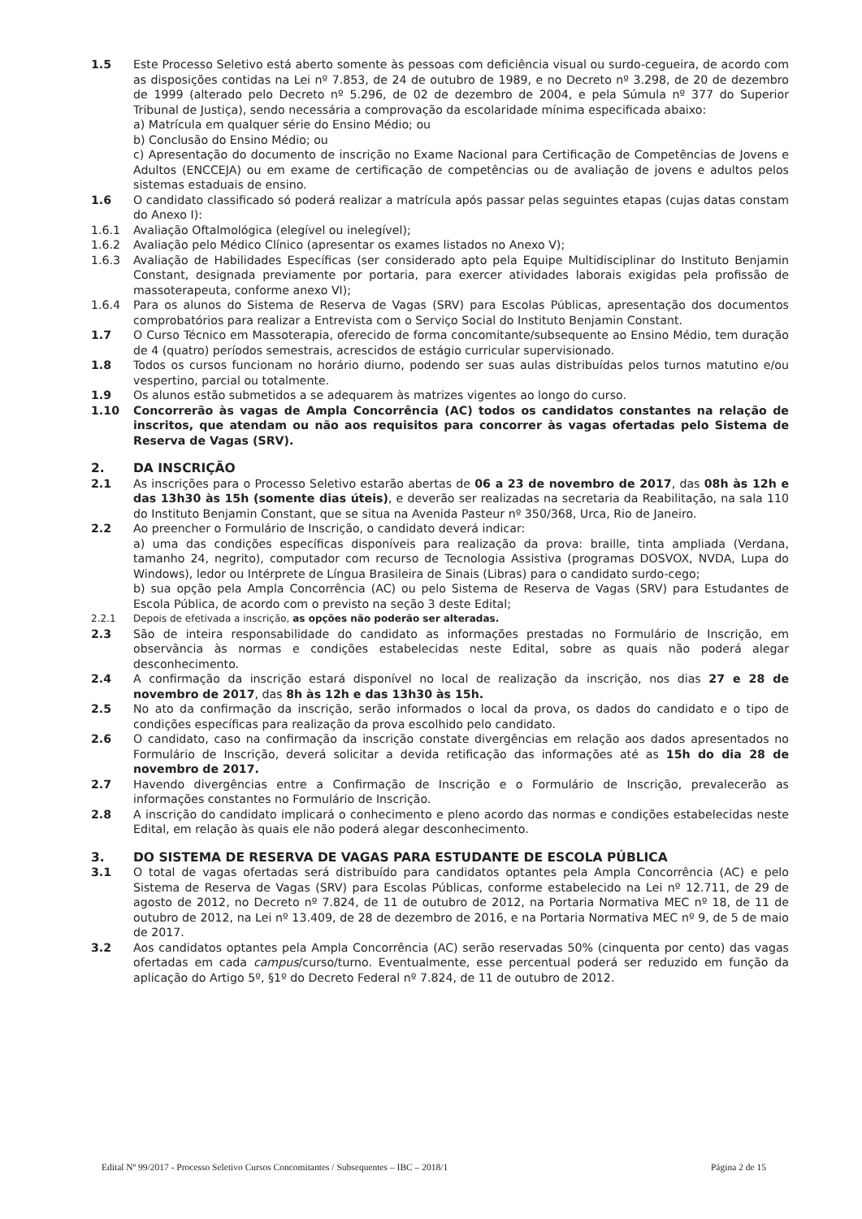1.5 Este Processo Seletivo está aberto somente às pessoas com deficiência visual ou surdo-cegueira, de acordo com as disposições contidas na Lei nº 7.853, de 24 de outubro de 1989, e no Decreto nº 3.298, de 20 de dezembro de 1999 (alterado pelo Decreto nº 5.296, de 02 de dezembro de 2004, e pela Súmula nº 377 do Superior Tribunal de Justiça), sendo necessária a comprovação da escolaridade mínima especificada abaixo:
a) Matrícula em qualquer série do Ensino Médio; ou
b) Conclusão do Ensino Médio; ou
c) Apresentação do documento de inscrição no Exame Nacional para Certificação de Competências de Jovens e Adultos (ENCCEJA) ou em exame de certificação de competências ou de avaliação de jovens e adultos pelos sistemas estaduais de ensino.
1.6 O candidato classificado só poderá realizar a matrícula após passar pelas seguintes etapas (cujas datas constam do Anexo I):
1.6.1 Avaliação Oftalmológica (elegível ou inelegível);
1.6.2 Avaliação pelo Médico Clínico (apresentar os exames listados no Anexo V);
1.6.3 Avaliação de Habilidades Específicas (ser considerado apto pela Equipe Multidisciplinar do Instituto Benjamin Constant, designada previamente por portaria, para exercer atividades laborais exigidas pela profissão de massoterapeuta, conforme anexo VI);
1.6.4 Para os alunos do Sistema de Reserva de Vagas (SRV) para Escolas Públicas, apresentação dos documentos comprobatórios para realizar a Entrevista com o Serviço Social do Instituto Benjamin Constant.
1.7 O Curso Técnico em Massoterapia, oferecido de forma concomitante/subsequente ao Ensino Médio, tem duração de 4 (quatro) períodos semestrais, acrescidos de estágio curricular supervisionado.
1.8 Todos os cursos funcionam no horário diurno, podendo ser suas aulas distribuídas pelos turnos matutino e/ou vespertino, parcial ou totalmente.
1.9 Os alunos estão submetidos a se adequarem às matrizes vigentes ao longo do curso.
1.10 Concorrerão às vagas de Ampla Concorrência (AC) todos os candidatos constantes na relação de inscritos, que atendam ou não aos requisitos para concorrer às vagas ofertadas pelo Sistema de Reserva de Vagas (SRV).
2. DA INSCRIÇÃO
2.1 As inscrições para o Processo Seletivo estarão abertas de 06 a 23 de novembro de 2017, das 08h às 12h e das 13h30 às 15h (somente dias úteis), e deverão ser realizadas na secretaria da Reabilitação, na sala 110 do Instituto Benjamin Constant, que se situa na Avenida Pasteur nº 350/368, Urca, Rio de Janeiro.
2.2 Ao preencher o Formulário de Inscrição, o candidato deverá indicar:
a) uma das condições específicas disponíveis para realização da prova: braille, tinta ampliada (Verdana, tamanho 24, negrito), computador com recurso de Tecnologia Assistiva (programas DOSVOX, NVDA, Lupa do Windows), ledor ou Intérprete de Língua Brasileira de Sinais (Libras) para o candidato surdo-cego;
b) sua opção pela Ampla Concorrência (AC) ou pelo Sistema de Reserva de Vagas (SRV) para Estudantes de Escola Pública, de acordo com o previsto na seção 3 deste Edital;
2.2.1 Depois de efetivada a inscrição, as opções não poderão ser alteradas.
2.3 São de inteira responsabilidade do candidato as informações prestadas no Formulário de Inscrição, em observância às normas e condições estabelecidas neste Edital, sobre as quais não poderá alegar desconhecimento.
2.4 A confirmação da inscrição estará disponível no local de realização da inscrição, nos dias 27 e 28 de novembro de 2017, das 8h às 12h e das 13h30 às 15h.
2.5 No ato da confirmação da inscrição, serão informados o local da prova, os dados do candidato e o tipo de condições específicas para realização da prova escolhido pelo candidato.
2.6 O candidato, caso na confirmação da inscrição constate divergências em relação aos dados apresentados no Formulário de Inscrição, deverá solicitar a devida retificação das informações até as 15h do dia 28 de novembro de 2017.
2.7 Havendo divergências entre a Confirmação de Inscrição e o Formulário de Inscrição, prevalecerão as informações constantes no Formulário de Inscrição.
2.8 A inscrição do candidato implicará o conhecimento e pleno acordo das normas e condições estabelecidas neste Edital, em relação às quais ele não poderá alegar desconhecimento.
3. DO SISTEMA DE RESERVA DE VAGAS PARA ESTUDANTE DE ESCOLA PÚBLICA
3.1 O total de vagas ofertadas será distribuído para candidatos optantes pela Ampla Concorrência (AC) e pelo Sistema de Reserva de Vagas (SRV) para Escolas Públicas, conforme estabelecido na Lei nº 12.711, de 29 de agosto de 2012, no Decreto nº 7.824, de 11 de outubro de 2012, na Portaria Normativa MEC nº 18, de 11 de outubro de 2012, na Lei nº 13.409, de 28 de dezembro de 2016, e na Portaria Normativa MEC nº 9, de 5 de maio de 2017.
3.2 Aos candidatos optantes pela Ampla Concorrência (AC) serão reservadas 50% (cinquenta por cento) das vagas ofertadas em cada campus/curso/turno. Eventualmente, esse percentual poderá ser reduzido em função da aplicação do Artigo 5º, §1º do Decreto Federal nº 7.824, de 11 de outubro de 2012.
Edital Nº 99/2017 - Processo Seletivo Cursos Concomitantes / Subsequentes – IBC – 2018/1 Página 2 de 15